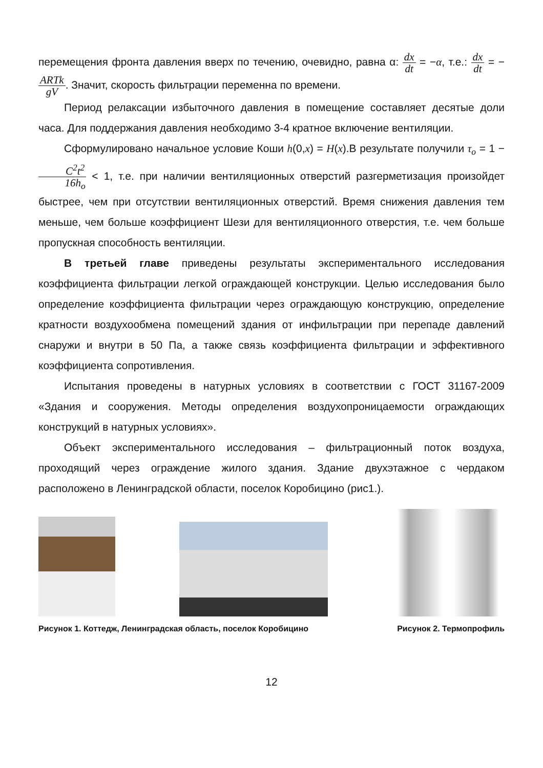перемещения фронта давления вверх по течению, очевидно, равна α: dx dt = −α, т.е.: dx dt = − ARTk gV. Значит, скорость фильтрации переменна по времени.
Период релаксации избыточного давления в помещение составляет десятые доли часа. Для поддержания давления необходимо 3-4 кратное включение вентиляции.
Сформулировано начальное условие Коши h(0,x) = H(x).В результате получили τ<sub>o</sub> = 1 − C<sup>2</sup>t<sup>2</sup> 16h<sub>o</sub> < 1, т.е. при наличии вентиляционных отверстий разгерметизация произойдет быстрее, чем при отсутствии вентиляционных отверстий. Время снижения давления тем меньше, чем больше коэффициент Шези для вентиляционного отверстия, т.е. чем больше пропускная способность вентиляции.
В третьей главе приведены результаты экспериментального исследования коэффициента фильтрации легкой ограждающей конструкции. Целью исследования было определение коэффициента фильтрации через ограждающую конструкцию, определение кратности воздухообмена помещений здания от инфильтрации при перепаде давлений снаружи и внутри в 50 Па, а также связь коэффициента фильтрации и эффективного коэффициента сопротивления.
Испытания проведены в натурных условиях в соответствии с ГОСТ 31167-2009 «Здания и сооружения. Методы определения воздухопроницаемости ограждающих конструкций в натурных условиях».
Объект экспериментального исследования – фильтрационный поток воздуха, проходящий через ограждение жилого здания. Здание двухэтажное с чердаком расположено в Ленинградской области, поселок Коробицино (рис1.).
Рисунок 1. Коттедж, Ленинградская область, поселок Коробицино
Рисунок 2. Термопрофиль
12